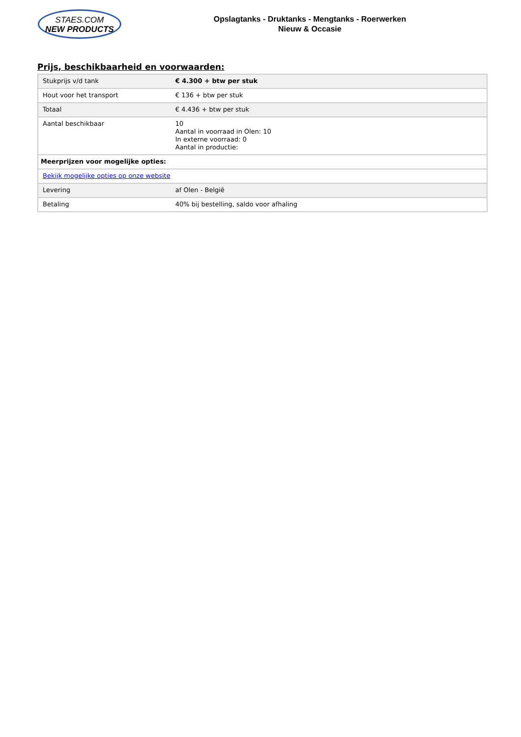STAES.COM
NEW PRODUCTS
Opslagtanks - Druktanks - Mengtanks - Roerwerken
Nieuw & Occasie
Prijs, beschikbaarheid en voorwaarden:
| Stukprijs v/d tank | € 4.300 + btw per stuk |
| Hout voor het transport | € 136 + btw per stuk |
| Totaal | € 4.436 + btw per stuk |
| Aantal beschikbaar | 10 Aantal in voorraad in Olen: 10 In externe voorraad: 0 Aantal in productie: |
| Meerprijzen voor mogelijke opties: | |
| Bekijk mogelijke opties op onze website | |
| Levering | af Olen - België |
| Betaling | 40% bij bestelling, saldo voor afhaling |